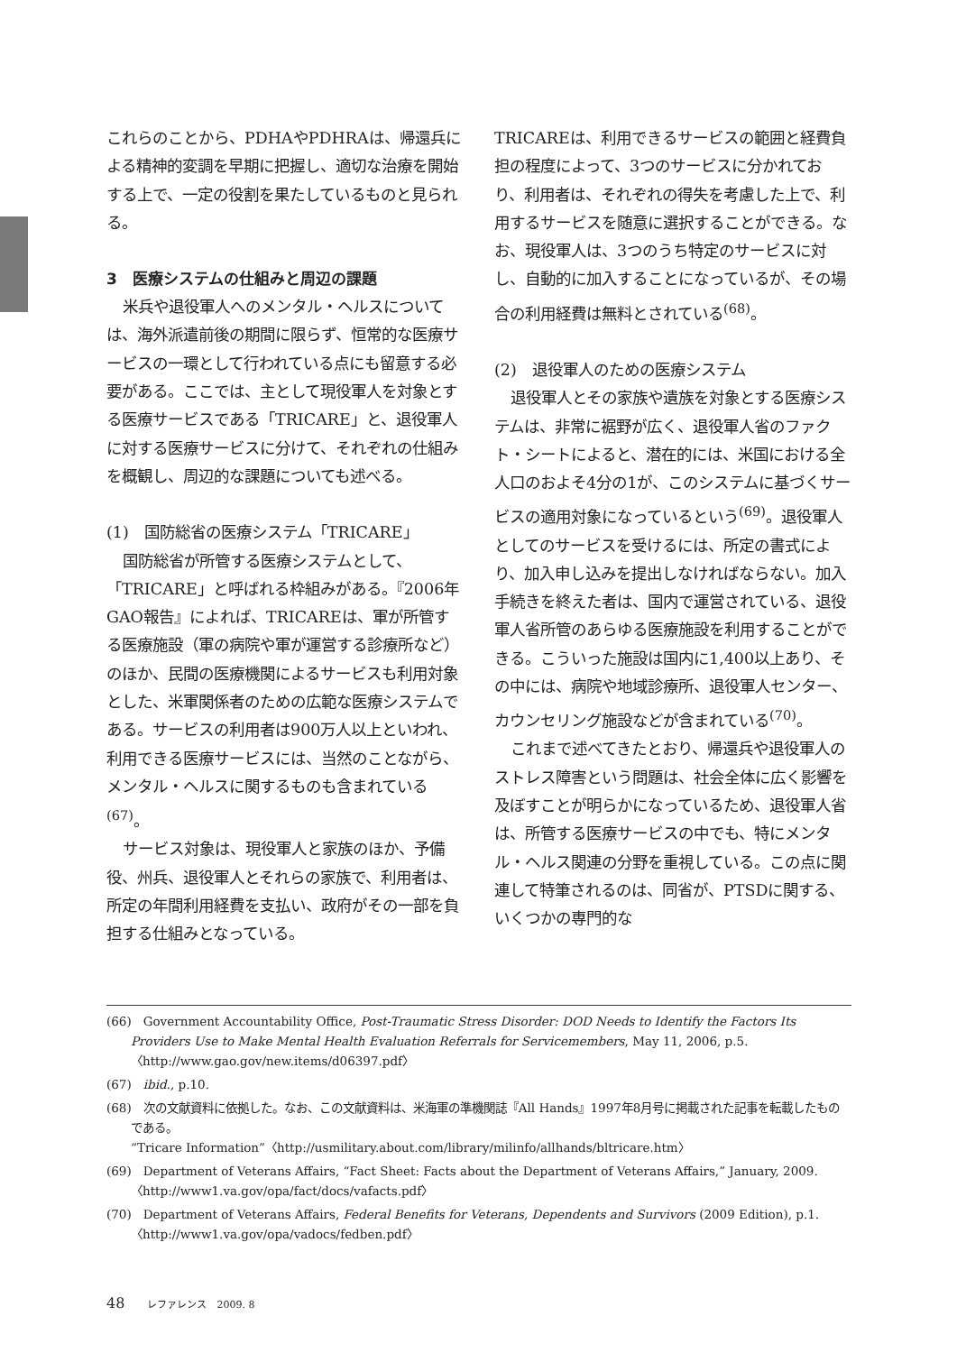これらのことから、PDHAやPDHRAは、帰還兵による精神的変調を早期に把握し、適切な治療を開始する上で、一定の役割を果たしているものと見られる。
3　医療システムの仕組みと周辺の課題
米兵や退役軍人へのメンタル・ヘルスについては、海外派遣前後の期間に限らず、恒常的な医療サービスの一環として行われている点にも留意する必要がある。ここでは、主として現役軍人を対象とする医療サービスである「TRICARE」と、退役軍人に対する医療サービスに分けて、それぞれの仕組みを概観し、周辺的な課題についても述べる。
(1)　国防総省の医療システム「TRICARE」
国防総省が所管する医療システムとして、「TRICARE」と呼ばれる枠組みがある。『2006年GAO報告』によれば、TRICAREは、軍が所管する医療施設（軍の病院や軍が運営する診療所など）のほか、民間の医療機関によるサービスも利用対象とした、米軍関係者のための広範な医療システムである。サービスの利用者は900万人以上といわれ、利用できる医療サービスには、当然のことながら、メンタル・ヘルスに関するものも含まれている<sup>(67)</sup>。
サービス対象は、現役軍人と家族のほか、予備役、州兵、退役軍人とそれらの家族で、利用者は、所定の年間利用経費を支払い、政府がその一部を負担する仕組みとなっている。
TRICAREは、利用できるサービスの範囲と経費負担の程度によって、3つのサービスに分かれており、利用者は、それぞれの得失を考慮した上で、利用するサービスを随意に選択することができる。なお、現役軍人は、3つのうち特定のサービスに対し、自動的に加入することになっているが、その場合の利用経費は無料とされている<sup>(68)</sup>。
(2)　退役軍人のための医療システム
退役軍人とその家族や遺族を対象とする医療システムは、非常に裾野が広く、退役軍人省のファクト・シートによると、潜在的には、米国における全人口のおよそ4分の1が、このシステムに基づくサービスの適用対象になっているという<sup>(69)</sup>。退役軍人としてのサービスを受けるには、所定の書式により、加入申し込みを提出しなければならない。加入手続きを終えた者は、国内で運営されている、退役軍人省所管のあらゆる医療施設を利用することができる。こういった施設は国内に1,400以上あり、その中には、病院や地域診療所、退役軍人センター、カウンセリング施設などが含まれている<sup>(70)</sup>。
これまで述べてきたとおり、帰還兵や退役軍人のストレス障害という問題は、社会全体に広く影響を及ぼすことが明らかになっているため、退役軍人省は、所管する医療サービスの中でも、特にメンタル・ヘルス関連の分野を重視している。この点に関連して特筆されるのは、同省が、PTSDに関する、いくつかの専門的な
(66)　Government Accountability Office, Post-Traumatic Stress Disorder: DOD Needs to Identify the Factors Its Providers Use to Make Mental Health Evaluation Referrals for Servicemembers, May 11, 2006, p.5. 〈http://www.gao.gov/new.items/d06397.pdf〉
(67)　ibid., p.10.
(68)　次の文献資料に依拠した。なお、この文献資料は、米海軍の準機関誌『All Hands』1997年8月号に掲載された記事を転載したものである。
“Tricare Information”〈http://usmilitary.about.com/library/milinfo/allhands/bltricare.htm〉
(69)　Department of Veterans Affairs, “Fact Sheet: Facts about the Department of Veterans Affairs,” January, 2009. 〈http://www1.va.gov/opa/fact/docs/vafacts.pdf〉
(70)　Department of Veterans Affairs, Federal Benefits for Veterans, Dependents and Survivors (2009 Edition), p.1. 〈http://www1.va.gov/opa/vadocs/fedben.pdf〉
48 レファレンス　2009. 8